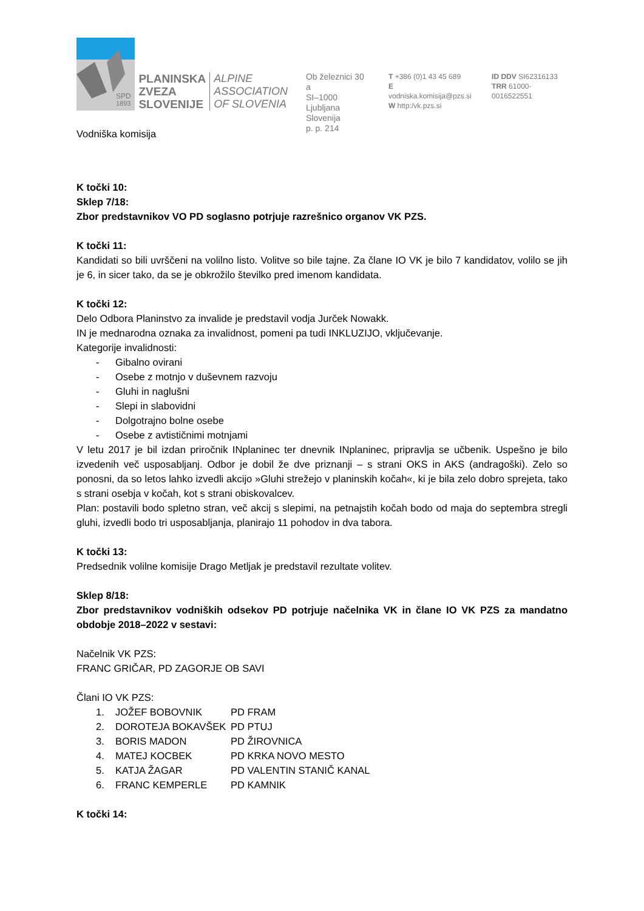SPD
1893
PLANINSKA
ZVEZA
SLOVENIJE
ALPINE
ASSOCIATION
OF SLOVENIA
Ob železnici 30 a
SI–1000 Ljubljana
Slovenija
p. p. 214
T +386 (0)1 43 45 689
E vodniska.komisija@pzs.si
W http:/vk.pzs.si
ID DDV SI62316133
TRR 61000-0016522551
Vodniška komisija
K točki 10:
Sklep 7/18:
Zbor predstavnikov VO PD soglasno potrjuje razrešnico organov VK PZS.
K točki 11:
Kandidati so bili uvrščeni na volilno listo. Volitve so bile tajne. Za člane IO VK je bilo 7 kandidatov, volilo se jih je 6, in sicer tako, da se je obkrožilo številko pred imenom kandidata.
K točki 12:
Delo Odbora Planinstvo za invalide je predstavil vodja Jurček Nowakk.
IN je mednarodna oznaka za invalidnost, pomeni pa tudi INKLUZIJO, vključevanje.
Kategorije invalidnosti:
- Gibalno ovirani
- Osebe z motnjo v duševnem razvoju
- Gluhi in naglušni
- Slepi in slabovidni
- Dolgotrajno bolne osebe
- Osebe z avtističnimi motnjami
V letu 2017 je bil izdan priročnik INplaninec ter dnevnik INplaninec, pripravlja se učbenik. Uspešno je bilo izvedenih več usposabljanj. Odbor je dobil že dve priznanji – s strani OKS in AKS (andragoški). Zelo so ponosni, da so letos lahko izvedli akcijo »Gluhi strežejo v planinskih kočah«, ki je bila zelo dobro sprejeta, tako s strani osebja v kočah, kot s strani obiskovalcev.
Plan: postavili bodo spletno stran, več akcij s slepimi, na petnajstih kočah bodo od maja do septembra stregli gluhi, izvedli bodo tri usposabljanja, planirajo 11 pohodov in dva tabora.
K točki 13:
Predsednik volilne komisije Drago Metljak je predstavil rezultate volitev.
Sklep 8/18:
Zbor predstavnikov vodniških odsekov PD potrjuje načelnika VK in člane IO VK PZS za mandatno obdobje 2018–2022 v sestavi:
Načelnik VK PZS:
FRANC GRIČAR, PD ZAGORJE OB SAVI
Člani IO VK PZS:
| 1. | JOŽEF BOBOVNIK | PD FRAM |
| 2. | DOROTEJA BOKAVŠEK | PD PTUJ |
| 3. | BORIS MADON | PD ŽIROVNICA |
| 4. | MATEJ KOCBEK | PD KRKA NOVO MESTO |
| 5. | KATJA ŽAGAR | PD VALENTIN STANIČ KANAL |
| 6. | FRANC KEMPERLE | PD KAMNIK |
K točki 14: